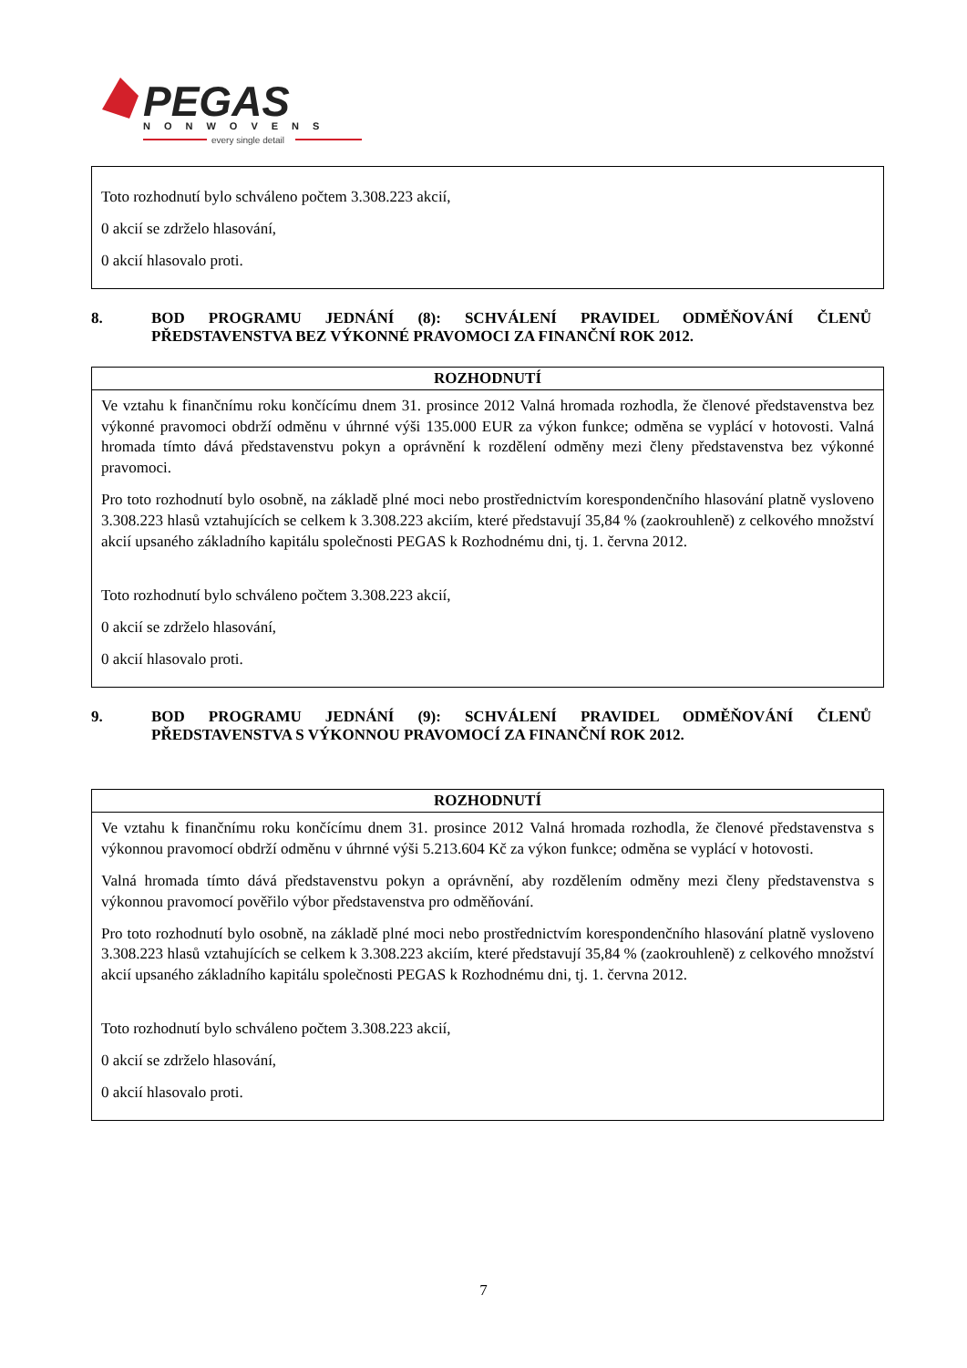PEGAS
NONWOVENS
every single detail
| Toto rozhodnutí bylo schváleno počtem 3.308.223 akcií, 0 akcií se zdrželo hlasování, 0 akcií hlasovalo proti. |
8. BOD PROGRAMU JEDNÁNÍ (8): SCHVÁLENÍ PRAVIDEL ODMĚŇOVÁNÍ ČLENŮ PŘEDSTAVENSTVA BEZ VÝKONNÉ PRAVOMOCI ZA FINANČNÍ ROK 2012.
| ROZHODNUTÍ |
| --- |
| Ve vztahu k finančnímu roku končícímu dnem 31. prosince 2012 Valná hromada rozhodla, že členové představenstva bez výkonné pravomoci obdrží odměnu v úhrnné výši 135.000 EUR za výkon funkce; odměna se vyplácí v hotovosti. Valná hromada tímto dává představenstvu pokyn a oprávnění k rozdělení odměny mezi členy představenstva bez výkonné pravomoci. Pro toto rozhodnutí bylo osobně, na základě plné moci nebo prostřednictvím korespondenčního hlasování platně vysloveno 3.308.223 hlasů vztahujících se celkem k 3.308.223 akciím, které představují 35,84 % (zaokrouhleně) z celkového množství akcií upsaného základního kapitálu společnosti PEGAS k Rozhodnému dni, tj. 1. června 2012. Toto rozhodnutí bylo schváleno počtem 3.308.223 akcií, 0 akcií se zdrželo hlasování, 0 akcií hlasovalo proti. |
9. BOD PROGRAMU JEDNÁNÍ (9): SCHVÁLENÍ PRAVIDEL ODMĚŇOVÁNÍ ČLENŮ PŘEDSTAVENSTVA S VÝKONNOU PRAVOMOCÍ ZA FINANČNÍ ROK 2012.
| ROZHODNUTÍ |
| --- |
| Ve vztahu k finančnímu roku končícímu dnem 31. prosince 2012 Valná hromada rozhodla, že členové představenstva s výkonnou pravomocí obdrží odměnu v úhrnné výši 5.213.604 Kč za výkon funkce; odměna se vyplácí v hotovosti. Valná hromada tímto dává představenstvu pokyn a oprávnění, aby rozdělením odměny mezi členy představenstva s výkonnou pravomocí pověřilo výbor představenstva pro odměňování. Pro toto rozhodnutí bylo osobně, na základě plné moci nebo prostřednictvím korespondenčního hlasování platně vysloveno 3.308.223 hlasů vztahujících se celkem k 3.308.223 akciím, které představují 35,84 % (zaokrouhleně) z celkového množství akcií upsaného základního kapitálu společnosti PEGAS k Rozhodnému dni, tj. 1. června 2012. Toto rozhodnutí bylo schváleno počtem 3.308.223 akcií, 0 akcií se zdrželo hlasování, 0 akcií hlasovalo proti. |
7